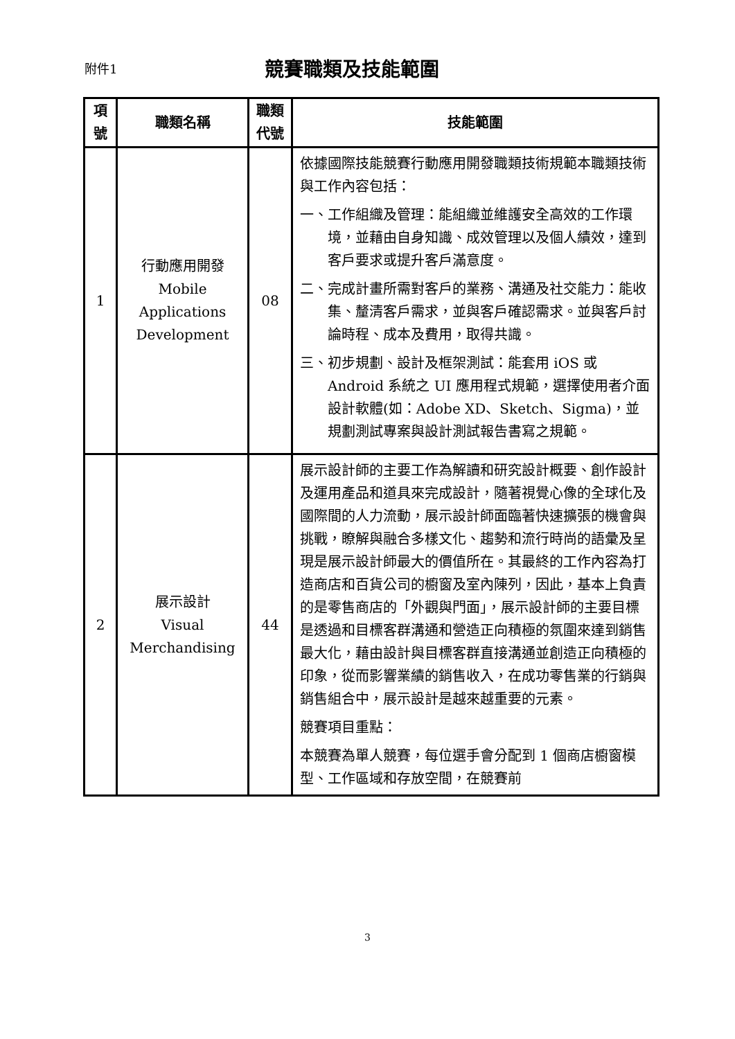附件1
競賽職類及技能範圍
| 項 號 | 職類名稱 | 職類 代號 | 技能範圍 |
| --- | --- | --- | --- |
| 1 | 行動應用開發 Mobile Applications Development | 08 | 依據國際技能競賽行動應用開發職類技術規範本職類技術與工作內容包括： 一、工作組織及管理：能組織並維護安全高效的工作環境，並藉由自身知識、成效管理以及個人績效，達到客戶要求或提升客戶滿意度。 二、完成計畫所需對客戶的業務、溝通及社交能力：能收集、釐清客戶需求，並與客戶確認需求。並與客戶討論時程、成本及費用，取得共識。 三、初步規劃、設計及框架測試：能套用 iOS 或 Android 系統之 UI 應用程式規範，選擇使用者介面設計軟體(如：Adobe XD、Sketch、Sigma)，並規劃測試專案與設計測試報告書寫之規範。 |
| 2 | 展示設計 Visual Merchandising | 44 | 展示設計師的主要工作為解讀和研究設計概要、創作設計及運用產品和道具來完成設計，隨著視覺心像的全球化及國際間的人力流動，展示設計師面臨著快速擴張的機會與挑戰，瞭解與融合多樣文化、趨勢和流行時尚的語彙及呈現是展示設計師最大的價值所在。其最終的工作內容為打造商店和百貨公司的櫥窗及室內陳列，因此，基本上負責的是零售商店的「外觀與門面」，展示設計師的主要目標是透過和目標客群溝通和營造正向積極的氛圍來達到銷售最大化，藉由設計與目標客群直接溝通並創造正向積極的印象，從而影響業績的銷售收入，在成功零售業的行銷與銷售組合中，展示設計是越來越重要的元素。 競賽項目重點： 本競賽為單人競賽，每位選手會分配到 1 個商店櫥窗模型、工作區域和存放空間，在競賽前 |
3